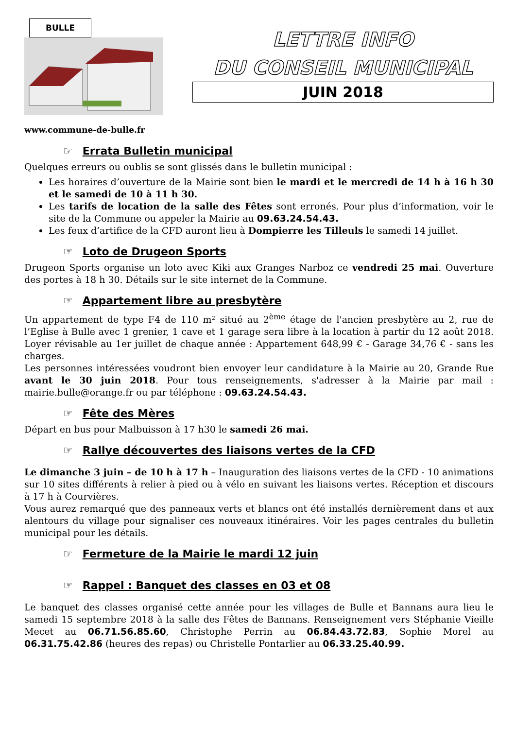BULLE
www.commune-de-bulle.fr
LETTRE INFO
DU CONSEIL MUNICIPAL
JUIN 2018
☞ Errata Bulletin municipal
Quelques erreurs ou oublis se sont glissés dans le bulletin municipal :
Les horaires d’ouverture de la Mairie sont bien le mardi et le mercredi de 14 h à 16 h 30 et le samedi de 10 à 11 h 30.
Les tarifs de location de la salle des Fêtes sont erronés. Pour plus d’information, voir le site de la Commune ou appeler la Mairie au 09.63.24.54.43.
Les feux d’artifice de la CFD auront lieu à Dompierre les Tilleuls le samedi 14 juillet.
☞ Loto de Drugeon Sports
Drugeon Sports organise un loto avec Kiki aux Granges Narboz ce vendredi 25 mai. Ouverture des portes à 18 h 30. Détails sur le site internet de la Commune.
☞ Appartement libre au presbytère
Un appartement de type F4 de 110 m² situé au 2<sup>ème</sup> étage de l'ancien presbytère au 2, rue de l’Eglise à Bulle avec 1 grenier, 1 cave et 1 garage sera libre à la location à partir du 12 août 2018. Loyer révisable au 1er juillet de chaque année : Appartement 648,99 € - Garage 34,76 € - sans les charges.
Les personnes intéressées voudront bien envoyer leur candidature à la Mairie au 20, Grande Rue avant le 30 juin 2018. Pour tous renseignements, s'adresser à la Mairie par mail : mairie.bulle@orange.fr ou par téléphone : 09.63.24.54.43.
☞ Fête des Mères
Départ en bus pour Malbuisson à 17 h30 le samedi 26 mai.
☞ Rallye découvertes des liaisons vertes de la CFD
Le dimanche 3 juin – de 10 h à 17 h – Inauguration des liaisons vertes de la CFD - 10 animations sur 10 sites différents à relier à pied ou à vélo en suivant les liaisons vertes. Réception et discours à 17 h à Courvières.
Vous aurez remarqué que des panneaux verts et blancs ont été installés dernièrement dans et aux alentours du village pour signaliser ces nouveaux itinéraires. Voir les pages centrales du bulletin municipal pour les détails.
☞ Fermeture de la Mairie le mardi 12 juin
☞ Rappel : Banquet des classes en 03 et 08
Le banquet des classes organisé cette année pour les villages de Bulle et Bannans aura lieu le samedi 15 septembre 2018 à la salle des Fêtes de Bannans. Renseignement vers Stéphanie Vieille Mecet au 06.71.56.85.60, Christophe Perrin au 06.84.43.72.83, Sophie Morel au 06.31.75.42.86 (heures des repas) ou Christelle Pontarlier au 06.33.25.40.99.